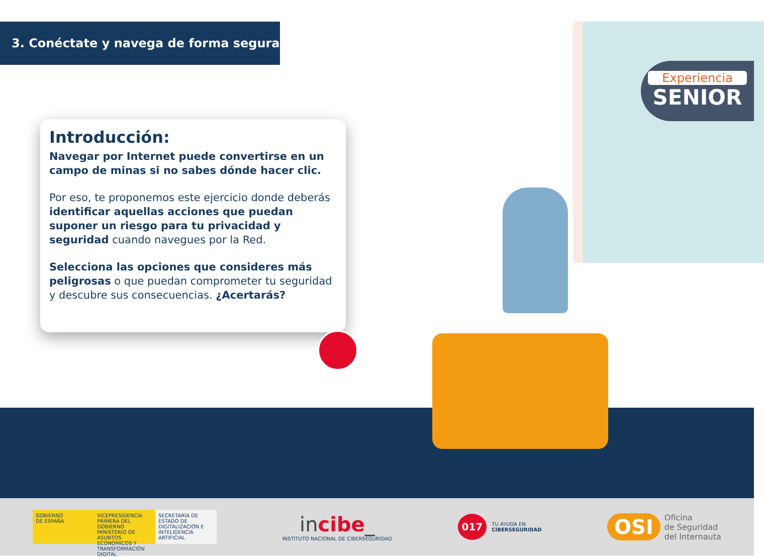Experiencia
SENIOR
3. Conéctate y navega de forma segura
Introducción:
Navegar por Internet puede convertirse en un campo de minas si no sabes dónde hacer clic.
Por eso, te proponemos este ejercicio donde deberás identificar aquellas acciones que puedan suponer un riesgo para tu privacidad y seguridad cuando navegues por la Red.
Selecciona las opciones que consideres más peligrosas o que puedan comprometer tu seguridad y descubre sus consecuencias. ¿Acertarás?
GOBIERNO
DE ESPAÑA
VICEPRESIDENCIA PRIMERA DEL GOBIERNO
MINISTERIO DE ASUNTOS ECONÓMICOS Y TRANSFORMACIÓN DIGITAL
SECRETARÍA DE ESTADO DE DIGITALIZACIÓN E INTELIGENCIA ARTIFICIAL
incibe_
INSTITUTO NACIONAL DE CIBERSEGURIDAD
017
TU AYUDA EN
CIBERSEGURIDAD
OSI
Oficina
de Seguridad
del Internauta